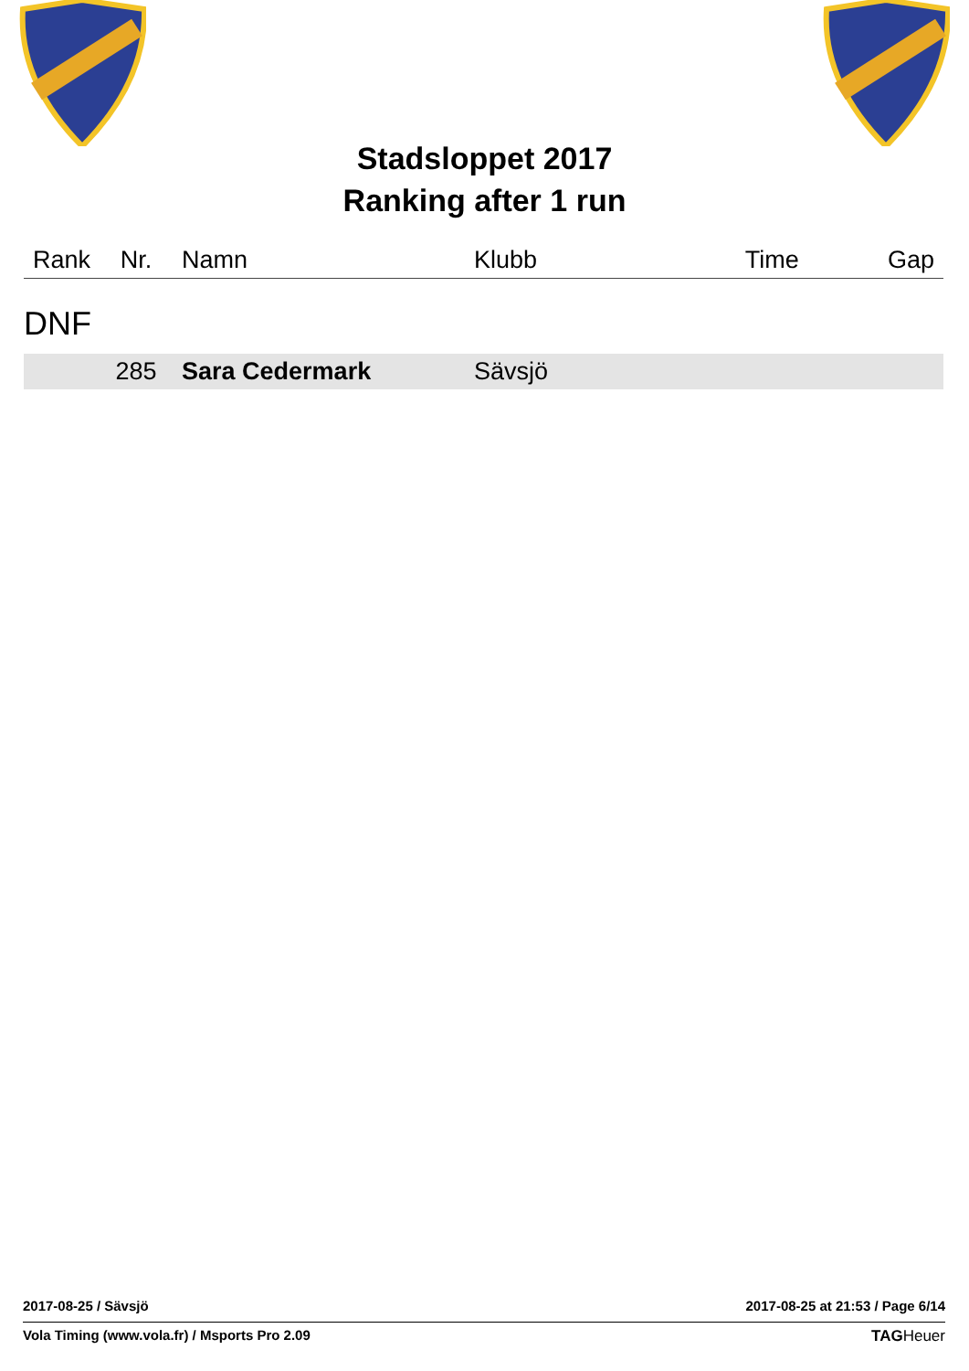Stadsloppet 2017
Ranking after 1 run
| Rank | Nr. | Namn | Klubb | Time | Gap |
| --- | --- | --- | --- | --- | --- |
| DNF | | | | | |
| | 285 | Sara Cedermark | Sävsjö | | |
2017-08-25 / Sävsjö 2017-08-25 at 21:53 / Page 6/14
Vola Timing (www.vola.fr) / Msports Pro 2.09 TAGHeuer